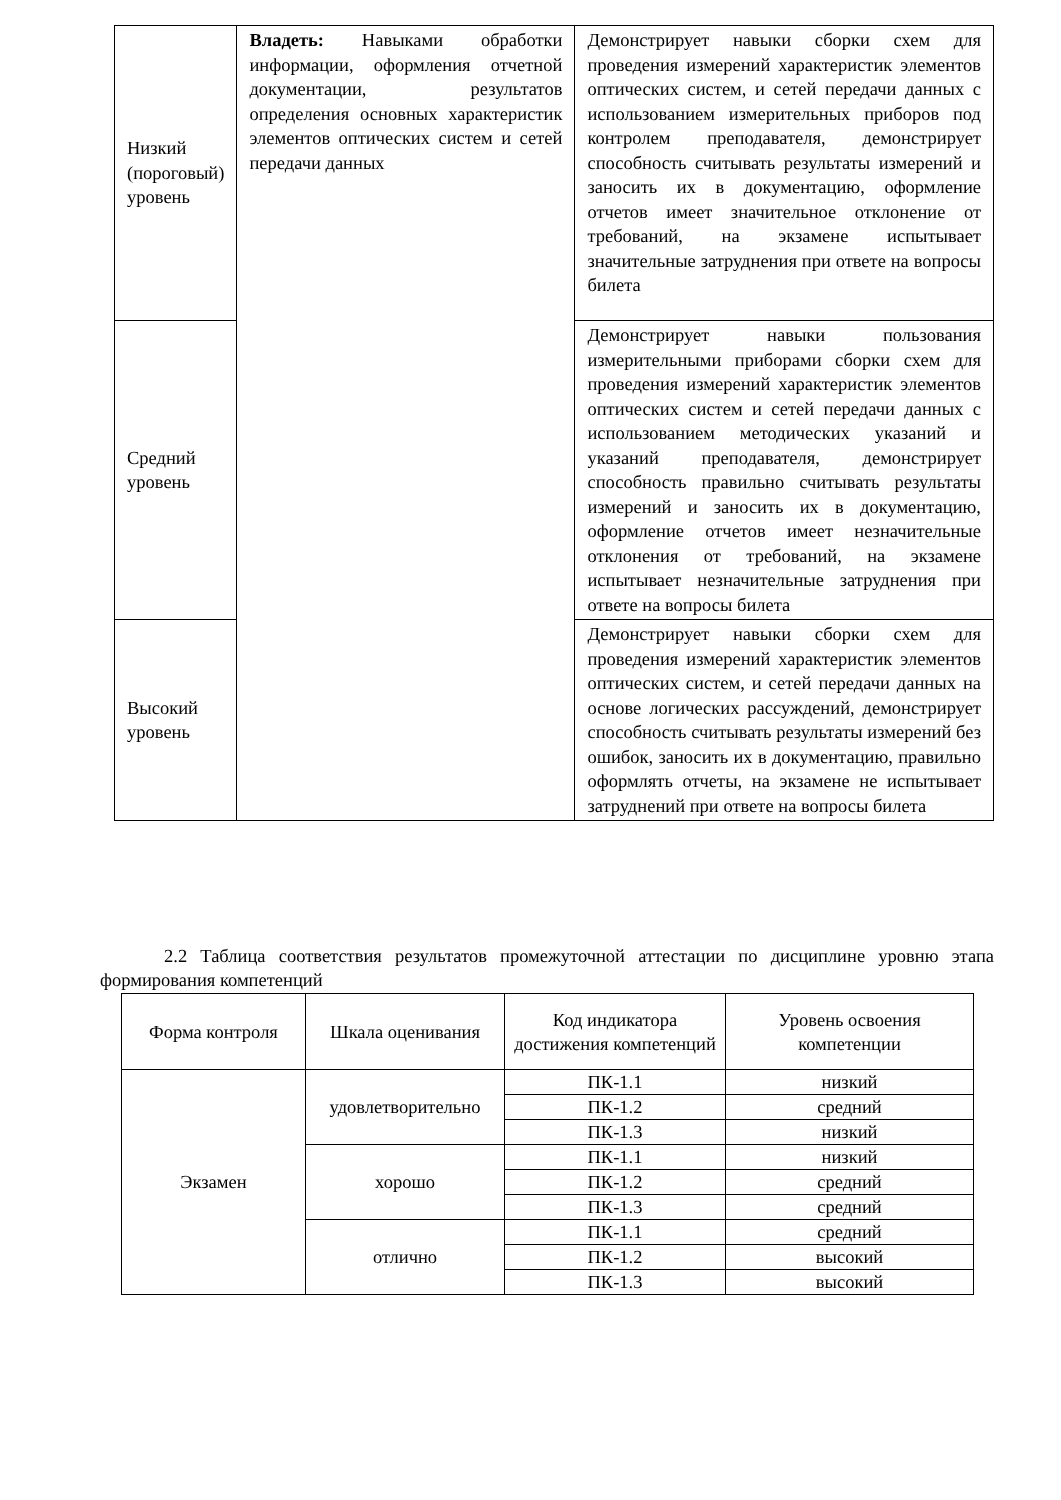| Низкий (пороговый) уровень | Владеть: Навыками обработки информации, оформления отчетной документации, результатов определения основных характеристик элементов оптических систем и сетей передачи данных | Демонстрирует навыки сборки схем для проведения измерений характеристик элементов оптических систем, и сетей передачи данных с использованием измерительных приборов под контролем преподавателя, демонстрирует способность считывать результаты измерений и заносить их в документацию, оформление отчетов имеет значительное отклонение от требований, на экзамене испытывает значительные затруднения при ответе на вопросы билета |
| Средний уровень | | Демонстрирует навыки пользования измерительными приборами сборки схем для проведения измерений характеристик элементов оптических систем и сетей передачи данных с использованием методических указаний и указаний преподавателя, демонстрирует способность правильно считывать результаты измерений и заносить их в документацию, оформление отчетов имеет незначительные отклонения от требований, на экзамене испытывает незначительные затруднения при ответе на вопросы билета |
| Высокий уровень | | Демонстрирует навыки сборки схем для проведения измерений характеристик элементов оптических систем, и сетей передачи данных на основе логических рассуждений, демонстрирует способность считывать результаты измерений без ошибок, заносить их в документацию, правильно оформлять отчеты, на экзамене не испытывает затруднений при ответе на вопросы билета |
2.2 Таблица соответствия результатов промежуточной аттестации по дисциплине уровню этапа формирования компетенций
| Форма контроля | Шкала оценивания | Код индикатора достижения компетенций | Уровень освоения компетенции |
| --- | --- | --- | --- |
| Экзамен | удовлетворительно | ПК-1.1 | низкий |
| | | ПК-1.2 | средний |
| | | ПК-1.3 | низкий |
| | хорошо | ПК-1.1 | низкий |
| | | ПК-1.2 | средний |
| | | ПК-1.3 | средний |
| | отлично | ПК-1.1 | средний |
| | | ПК-1.2 | высокий |
| | | ПК-1.3 | высокий |